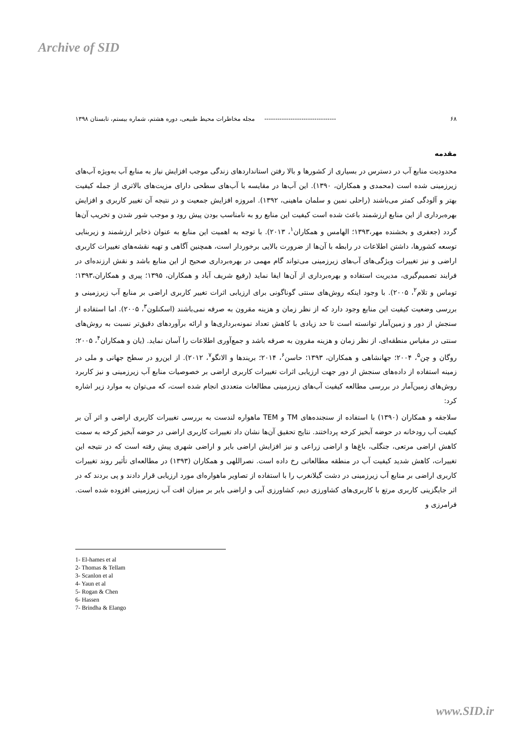Archive of SID
۶۸ --------------------------------- مجله مخاطرات محیط طبیعی، دوره هشتم، شماره بیستم، تابستان ۱۳۹۸
مقدمه
محدودیت منابع آب در دسترس در بسیاری از کشورها و بالا رفتن استانداردهای زندگی موجب افزایش نیاز به منابع آب به‌ویژه آب‌های زیرزمینی شده است (محمدی و همکاران، ۱۳۹۰). این آب‌ها در مقایسه با آب‌های سطحی دارای مزیت‌های بالاتری از جمله کیفیت بهتر و آلودگی کمتر می‌باشند (راحلی نمین و سلمان ماهینی، ۱۳۹۲). امروزه افزایش جمعیت و در نتیجه آن تغییر کاربری و افزایش بهره‌برداری از این منابع ارزشمند باعث شده است کیفیت این منابع رو به نامناسب بودن پیش رود و موجب شور شدن و تخریب آن‌ها گردد (جعفری و بخشنده مهر،۱۳۹۳؛ الهامس و همکاران<sup>۱</sup>، ۲۰۱۳). با توجه به اهمیت این منابع به عنوان ذخایر ارزشمند و زیربنایی توسعه کشورها، داشتن اطلاعات در رابطه با آن‌ها از ضرورت بالایی برخوردار است، همچنین آگاهی و تهیه نقشه‌های تغییرات کاربری اراضی و نیز تغییرات ویژگی‌های آب‌های زیرزمینی می‌تواند گام مهمی در بهره‌برداری صحیح از این منابع باشد و نقش ارزنده‌ای در فرایند تصمیم‌گیری، مدیریت استفاده و بهره‌برداری از آن‌ها ایفا نماید (رفیع شریف آباد و همکاران، ۱۳۹۵؛ پیری و همکاران،۱۳۹۳؛ توماس و تلام<sup>۲</sup>، ۲۰۰۵). با وجود اینکه روش‌های سنتی گوناگونی برای ارزیابی اثرات تغییر کاربری اراضی بر منابع آب زیرزمینی و بررسی وضعیت کیفیت این منابع وجود دارد که از نظر زمان و هزینه مقرون به صرفه نمی‌باشند (اسکنلون<sup>۳</sup>، ۲۰۰۵). اما استفاده از سنجش از دور و زمین‌آمار توانسته است تا حد زیادی با کاهش تعداد نمونه‌برداری‌ها و ارائه برآوردهای دقیق‌تر نسبت به روش‌های سنتی در مقیاس منطقه‌ای، از نظر زمان و هزینه مقرون به صرفه باشد و جمع‌آوری اطلاعات را آسان نماید. (یان و همکاران<sup>۴</sup>، ۲۰۰۵؛ روگان و چن<sup>۵</sup>، ۲۰۰۴؛ جهانشاهی و همکاران، ۱۳۹۳؛ حاسن<sup>۶</sup>، ۲۰۱۴؛ بریندها و الانگو<sup>۷</sup>، ۲۰۱۲). از این‌رو در سطح جهانی و ملی در زمینه استفاده از داده‌های سنجش از دور جهت ارزیابی اثرات تغییرات کاربری اراضی بر خصوصیات منابع آب زیرزمینی و نیز کاربرد روش‌های زمین‌آمار در بررسی مطالعه کیفیت آب‌های زیرزمینی مطالعات متعددی انجام شده است، که می‌توان به موارد زیر اشاره کرد:
سلاجقه و همکاران (۱۳۹۰) با استفاده از سنجنده‌های TM و TEM ماهواره لندست به بررسی تغییرات کاربری اراضی و اثر آن بر کیفیت آب رودخانه در حوضه آبخیز کرخه پرداختند. نتایج تحقیق آن‌ها نشان داد تغییرات کاربری اراضی در حوضه آبخیز کرخه به سمت کاهش اراضی مرتعی، جنگلی، باغ‌ها و اراضی زراعی و نیز افزایش اراضی بایر و اراضی شهری پیش رفته است که در نتیجه این تغییرات، کاهش شدید کیفیت آب در منطقه مطالعاتی رخ داده است. نصراللهی و همکاران (۱۳۹۳) در مطالعه‌ای تأثیر روند تغییرات کاربری اراضی بر منابع آب زیرزمینی در دشت گیلانغرب را با استفاده از تصاویر ماهواره‌ای مورد ارزیابی قرار دادند و پی بردند که در اثر جایگزینی کاربری مرتع با کاربری‌های کشاورزی دیم، کشاورزی آبی و اراضی بایر بر میزان افت آب زیرزمینی افزوده شده است. فرامرزی و
1- El-hames et al
2- Thomas & Tellam
3- Scanlon et al
4- Yaun et al
5- Rogan & Chen
6- Hassen
7- Brindha & Elango
www.SID.ir